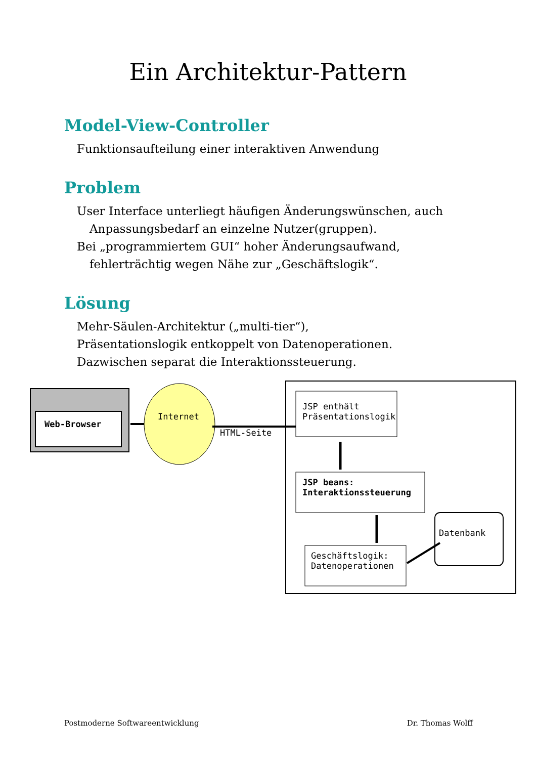Ein Architektur-Pattern
Model-View-Controller
Funktionsaufteilung einer interaktiven Anwendung
Problem
User Interface unterliegt häufigen Änderungswünschen, auch Anpassungsbedarf an einzelne Nutzer(gruppen).
Bei „programmiertem GUI“ hoher Änderungsaufwand, fehlerträchtig wegen Nähe zur „Geschäftslogik“.
Lösung
Mehr-Säulen-Architektur („multi-tier“),
Präsentationslogik entkoppelt von Datenoperationen.
Dazwischen separat die Interaktionssteuerung.
Web-Browser
Internet
HTML-Seite
JSP enthält
Präsentationslogik
JSP beans:
Interaktionssteuerung
Geschäftslogik:
Datenoperationen
Datenbank
Postmoderne Softwareentwicklung Dr. Thomas Wolff